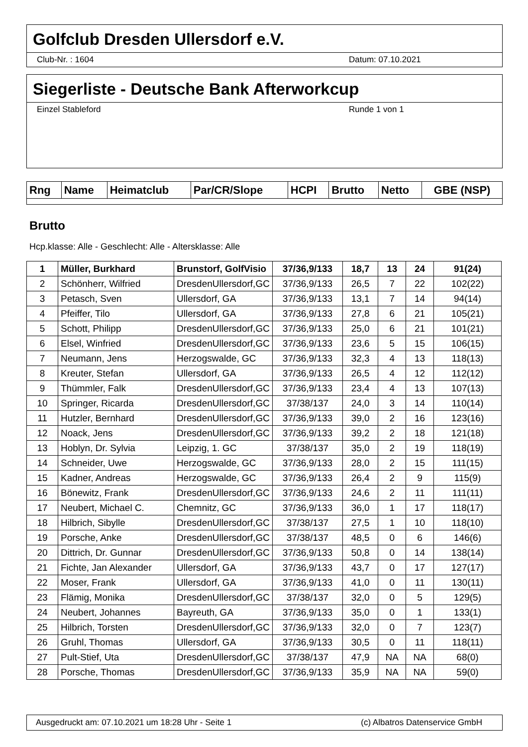Golfclub Dresden Ullersdorf e.V.
Club-Nr. : 1604 Datum: 07.10.2021
Siegerliste - Deutsche Bank Afterworkcup
Einzel Stableford Runde 1 von 1
| Rng | Name | Heimatclub | Par/CR/Slope | HCPI | Brutto | Netto | GBE (NSP) |
| --- | --- | --- | --- | --- | --- | --- | --- |
Brutto
Hcp.klasse: Alle - Geschlecht: Alle - Altersklasse: Alle
| 1 | Müller, Burkhard | Brunstorf, GolfVisio | 37/36,9/133 | 18,7 | 13 | 24 | 91(24) |
| 2 | Schönherr, Wilfried | DresdenUllersdorf,GC | 37/36,9/133 | 26,5 | 7 | 22 | 102(22) |
| 3 | Petasch, Sven | Ullersdorf, GA | 37/36,9/133 | 13,1 | 7 | 14 | 94(14) |
| 4 | Pfeiffer, Tilo | Ullersdorf, GA | 37/36,9/133 | 27,8 | 6 | 21 | 105(21) |
| 5 | Schott, Philipp | DresdenUllersdorf,GC | 37/36,9/133 | 25,0 | 6 | 21 | 101(21) |
| 6 | Elsel, Winfried | DresdenUllersdorf,GC | 37/36,9/133 | 23,6 | 5 | 15 | 106(15) |
| 7 | Neumann, Jens | Herzogswalde, GC | 37/36,9/133 | 32,3 | 4 | 13 | 118(13) |
| 8 | Kreuter, Stefan | Ullersdorf, GA | 37/36,9/133 | 26,5 | 4 | 12 | 112(12) |
| 9 | Thümmler, Falk | DresdenUllersdorf,GC | 37/36,9/133 | 23,4 | 4 | 13 | 107(13) |
| 10 | Springer, Ricarda | DresdenUllersdorf,GC | 37/38/137 | 24,0 | 3 | 14 | 110(14) |
| 11 | Hutzler, Bernhard | DresdenUllersdorf,GC | 37/36,9/133 | 39,0 | 2 | 16 | 123(16) |
| 12 | Noack, Jens | DresdenUllersdorf,GC | 37/36,9/133 | 39,2 | 2 | 18 | 121(18) |
| 13 | Hoblyn, Dr. Sylvia | Leipzig, 1. GC | 37/38/137 | 35,0 | 2 | 19 | 118(19) |
| 14 | Schneider, Uwe | Herzogswalde, GC | 37/36,9/133 | 28,0 | 2 | 15 | 111(15) |
| 15 | Kadner, Andreas | Herzogswalde, GC | 37/36,9/133 | 26,4 | 2 | 9 | 115(9) |
| 16 | Bönewitz, Frank | DresdenUllersdorf,GC | 37/36,9/133 | 24,6 | 2 | 11 | 111(11) |
| 17 | Neubert, Michael C. | Chemnitz, GC | 37/36,9/133 | 36,0 | 1 | 17 | 118(17) |
| 18 | Hilbrich, Sibylle | DresdenUllersdorf,GC | 37/38/137 | 27,5 | 1 | 10 | 118(10) |
| 19 | Porsche, Anke | DresdenUllersdorf,GC | 37/38/137 | 48,5 | 0 | 6 | 146(6) |
| 20 | Dittrich, Dr. Gunnar | DresdenUllersdorf,GC | 37/36,9/133 | 50,8 | 0 | 14 | 138(14) |
| 21 | Fichte, Jan Alexander | Ullersdorf, GA | 37/36,9/133 | 43,7 | 0 | 17 | 127(17) |
| 22 | Moser, Frank | Ullersdorf, GA | 37/36,9/133 | 41,0 | 0 | 11 | 130(11) |
| 23 | Flämig, Monika | DresdenUllersdorf,GC | 37/38/137 | 32,0 | 0 | 5 | 129(5) |
| 24 | Neubert, Johannes | Bayreuth, GA | 37/36,9/133 | 35,0 | 0 | 1 | 133(1) |
| 25 | Hilbrich, Torsten | DresdenUllersdorf,GC | 37/36,9/133 | 32,0 | 0 | 7 | 123(7) |
| 26 | Gruhl, Thomas | Ullersdorf, GA | 37/36,9/133 | 30,5 | 0 | 11 | 118(11) |
| 27 | Pult-Stief, Uta | DresdenUllersdorf,GC | 37/38/137 | 47,9 | NA | NA | 68(0) |
| 28 | Porsche, Thomas | DresdenUllersdorf,GC | 37/36,9/133 | 35,9 | NA | NA | 59(0) |
Ausgedruckt am: 07.10.2021 um 18:28 Uhr - Seite 1 (c) Albatros Datenservice GmbH